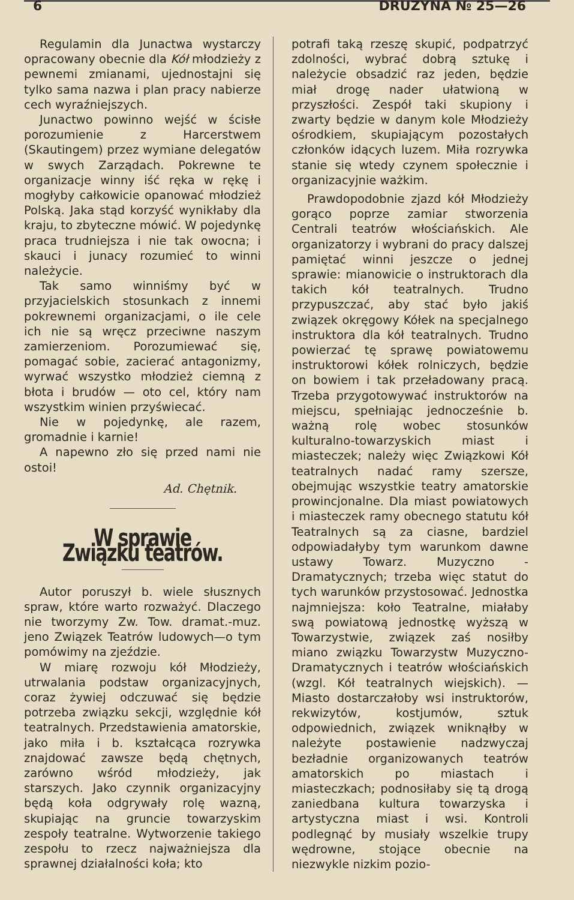6 DRUŻYNA № 25—26
Regulamin dla Junactwa wystarczy opracowany obecnie dla Kół młodzieży z pewnemi zmianami, ujednostajni się tylko sama nazwa i plan pracy nabierze cech wyraźniejszych.
Junactwo powinno wejść w ścisłe porozumienie z Harcerstwem (Skautingem) przez wymiane delegatów w swych Zarządach. Pokrewne te organizacje winny iść ręka w rękę i mogłyby całkowicie opanować młodzież Polską. Jaka stąd korzyść wynikłaby dla kraju, to zbyteczne mówić. W pojedynkę praca trudniejsza i nie tak owocna; i skauci i junacy rozumieć to winni należycie.
Tak samo winniśmy być w przyjacielskich stosunkach z innemi pokrewnemi organizacjami, o ile cele ich nie są wręcz przeciwne naszym zamierzeniom. Porozumiewać się, pomagać sobie, zacierać antagonizmy, wyrwać wszystko młodzież ciemną z błota i brudów — oto cel, który nam wszystkim winien przyświecać.
Nie w pojedynkę, ale razem, gromadnie i karnie!
A napewno zło się przed nami nie ostoi!
Ad. Chętnik.
W sprawie Związku teatrów.
Autor poruszył b. wiele słusznych spraw, które warto rozważyć. Dlaczego nie tworzymy Zw. Tow. dramat.-muz. jeno Związek Teatrów ludowych—o tym pomówimy na zjeździe.
W miarę rozwoju kół Młodzieży, utrwalania podstaw organizacyjnych, coraz żywiej odczuwać się będzie potrzeba związku sekcji, względnie kół teatralnych. Przedstawienia amatorskie, jako miła i b. kształcąca rozrywka znajdować zawsze będą chętnych, zarówno wśród młodzieży, jak starszych. Jako czynnik organizacyjny będą koła odgrywały rolę wazną, skupiając na gruncie towarzyskim zespoły teatralne. Wytworzenie takiego zespołu to rzecz najważniejsza dla sprawnej działalności koła; kto
potrafi taką rzeszę skupić, podpatrzyć zdolności, wybrać dobrą sztukę i należycie obsadzić raz jeden, będzie miał drogę nader ułatwioną w przyszłości. Zespół taki skupiony i zwarty będzie w danym kole Młodzieży ośrodkiem, skupiającym pozostałych członków idących luzem. Miła rozrywka stanie się wtedy czynem społecznie i organizacyjnie ważkim.
Prawdopodobnie zjazd kół Młodzieży gorąco poprze zamiar stworzenia Centrali teatrów włościańskich. Ale organizatorzy i wybrani do pracy dalszej pamiętać winni jeszcze o jednej sprawie: mianowicie o instruktorach dla takich kół teatralnych. Trudno przypuszczać, aby stać było jakiś związek okręgowy Kółek na specjalnego instruktora dla kół teatralnych. Trudno powierzać tę sprawę powiatowemu instruktorowi kółek rolniczych, będzie on bowiem i tak przeładowany pracą. Trzeba przygotowywać instruktorów na miejscu, spełniając jednocześnie b. ważną rolę wobec stosunków kulturalno-towarzyskich miast i miasteczek; należy więc Związkowi Kół teatralnych nadać ramy szersze, obejmując wszystkie teatry amatorskie prowincjonalne. Dla miast powiatowych i miasteczek ramy obecnego statutu kół Teatralnych są za ciasne, bardziel odpowiadałyby tym warunkom dawne ustawy Towarz. Muzyczno - Dramatycznych; trzeba więc statut do tych warunków przystosować. Jednostka najmniejsza: koło Teatralne, miałaby swą powiatową jednostkę wyższą w Towarzystwie, związek zaś nosiłby miano związku Towarzystw Muzyczno-Dramatycznych i teatrów włościańskich (wzgl. Kół teatralnych wiejskich). — Miasto dostarczałoby wsi instruktorów, rekwizytów, kostjumów, sztuk odpowiednich, związek wniknąłby w należyte postawienie nadzwyczaj bezładnie organizowanych teatrów amatorskich po miastach i miasteczkach; podnosiłaby się tą drogą zaniedbana kultura towarzyska i artystyczna miast i wsi. Kontroli podlegnąć by musiały wszelkie trupy wędrowne, stojące obecnie na niezwykle nizkim pozio-